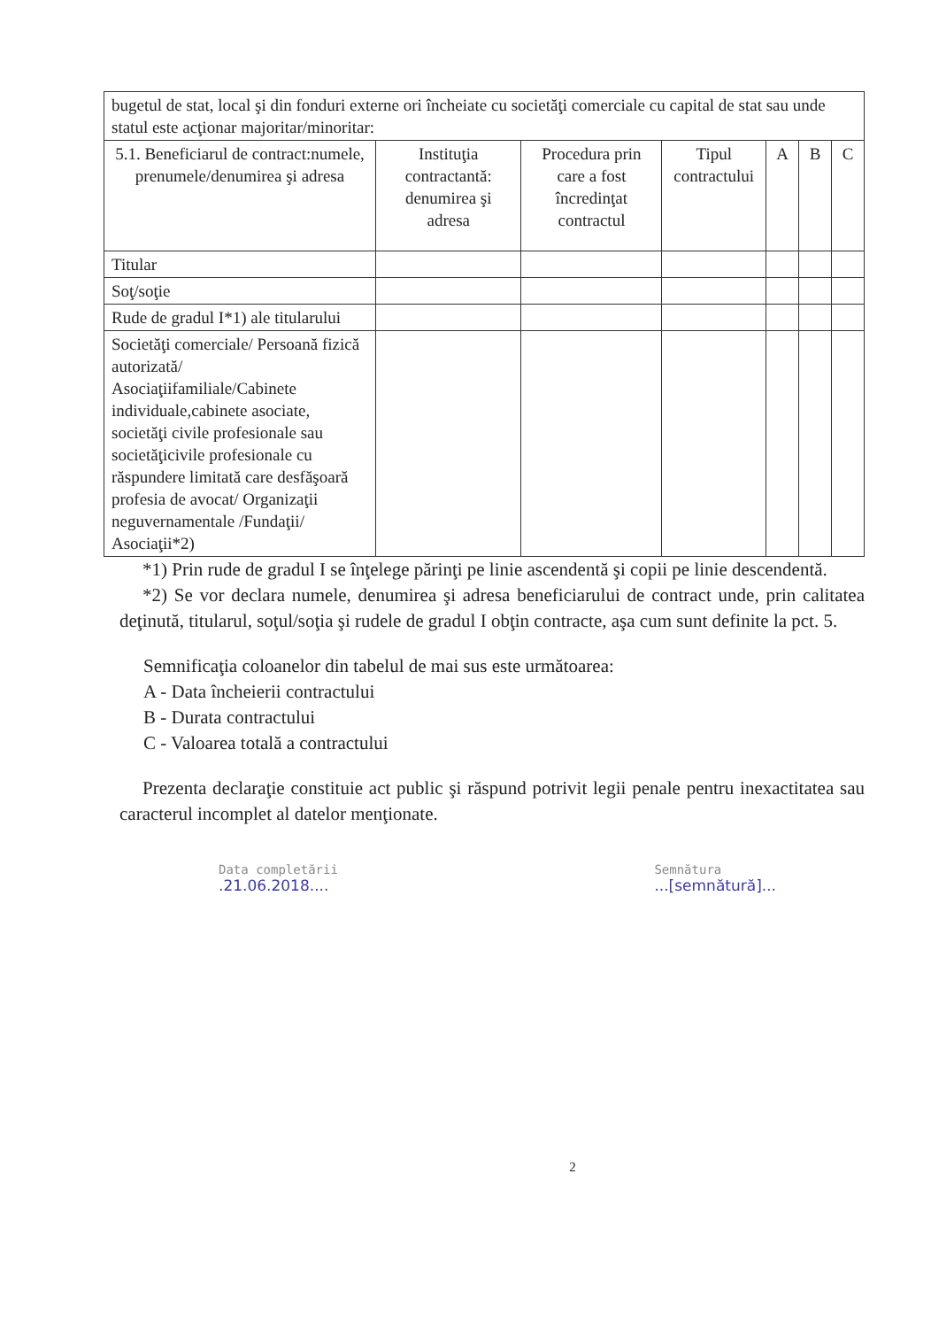| bugetul de stat, local şi din fonduri externe ori încheiate cu societăţi comerciale cu capital de stat sau unde statul este acţionar majoritar/minoritar: | | | | | | |
| 5.1. Beneficiarul de contract:numele, prenumele/denumirea şi adresa | Instituţia contractantă: denumirea şi adresa | Procedura prin care a fost încredinţat contractul | Tipul contractului | A | B | C |
| Titular | | | | | | |
| Soţ/soţie | | | | | | |
| Rude de gradul I*1) ale titularului | | | | | | |
| Societăţi comerciale/ Persoană fizică autorizată/ Asociaţiifamiliale/Cabinete individuale,cabinete asociate, societăţi civile profesionale sau societăţicivile profesionale cu răspundere limitată care desfăşoară profesia de avocat/ Organizaţii neguvernamentale /Fundaţii/ Asociaţii*2) | | | | | | |
*1) Prin rude de gradul I se înţelege părinţi pe linie ascendentă şi copii pe linie descendentă.
*2) Se vor declara numele, denumirea şi adresa beneficiarului de contract unde, prin calitatea deţinută, titularul, soţul/soţia şi rudele de gradul I obţin contracte, aşa cum sunt definite la pct. 5.
Semnificaţia coloanelor din tabelul de mai sus este următoarea:
A - Data încheierii contractului
B - Durata contractului
C - Valoarea totală a contractului
Prezenta declaraţie constituie act public şi răspund potrivit legii penale pentru inexactitatea sau caracterul incomplet al datelor menţionate.
Data completării
.21.06.2018....
Semnătura
...[semnătură]...
2